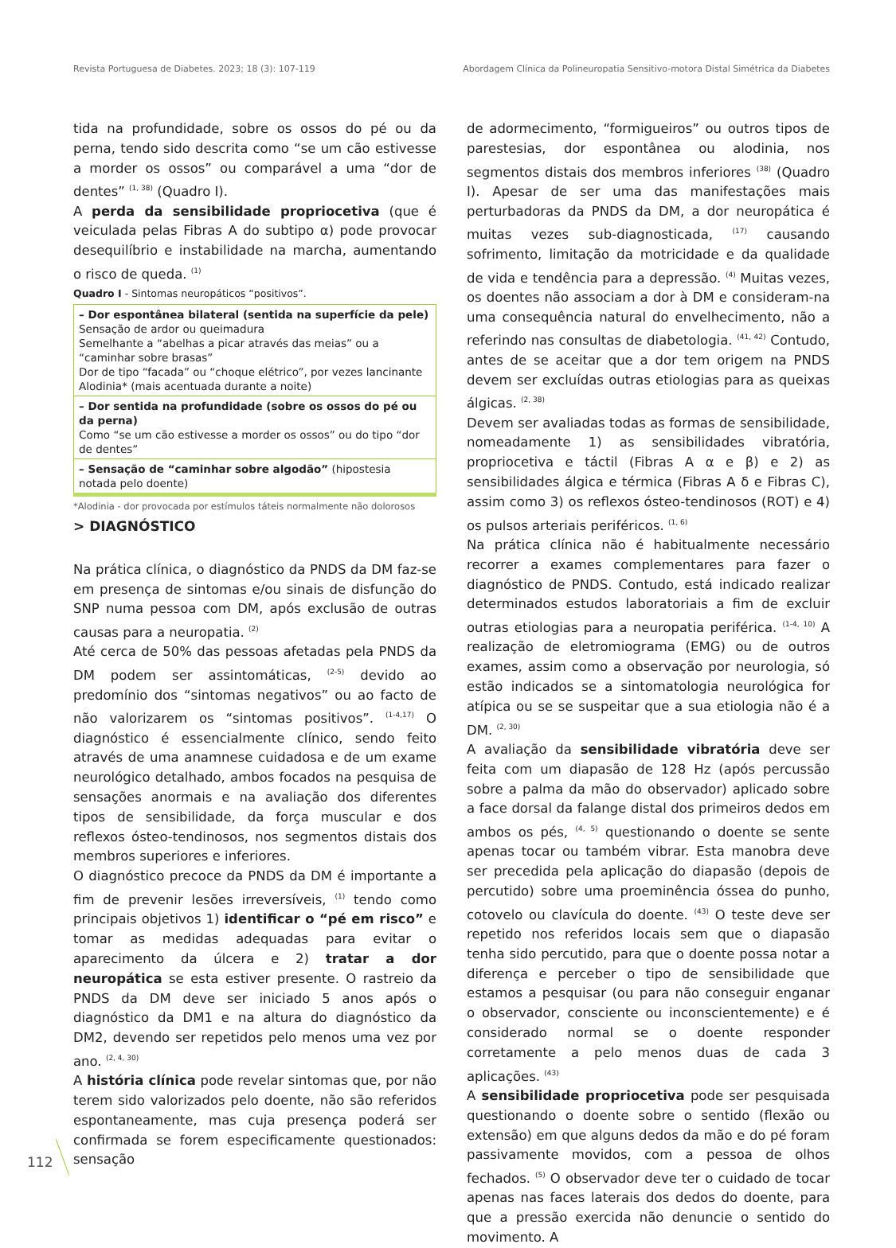Revista Portuguesa de Diabetes. 2023; 18 (3): 107-119 Abordagem Clínica da Polineuropatia Sensitivo-motora Distal Simétrica da Diabetes
tida na profundidade, sobre os ossos do pé ou da perna, tendo sido descrita como “se um cão estivesse a morder os ossos” ou comparável a uma “dor de dentes” <sup>(1, 38)</sup> (Quadro I).
A perda da sensibilidade propriocetiva (que é veiculada pelas Fibras A do subtipo α) pode provocar desequilíbrio e instabilidade na marcha, aumentando o risco de queda. <sup>(1)</sup>
Quadro I - Sintomas neuropáticos “positivos”.
| – Dor espontânea bilateral (sentida na superfície da pele) Sensação de ardor ou queimadura Semelhante a “abelhas a picar através das meias” ou a “caminhar sobre brasas” Dor de tipo “facada” ou “choque elétrico”, por vezes lancinante Alodinia* (mais acentuada durante a noite) |
| – Dor sentida na profundidade (sobre os ossos do pé ou da perna) Como “se um cão estivesse a morder os ossos” ou do tipo “dor de dentes” |
| – Sensação de “caminhar sobre algodão” (hipostesia notada pelo doente) |
*Alodinia - dor provocada por estímulos táteis normalmente não dolorosos
> DIAGNÓSTICO
Na prática clínica, o diagnóstico da PNDS da DM faz-se em presença de sintomas e/ou sinais de disfunção do SNP numa pessoa com DM, após exclusão de outras causas para a neuropatia. <sup>(2)</sup>
Até cerca de 50% das pessoas afetadas pela PNDS da DM podem ser assintomáticas, <sup>(2-5)</sup> devido ao predomínio dos “sintomas negativos” ou ao facto de não valorizarem os “sintomas positivos”. <sup>(1-4,17)</sup> O diagnóstico é essencialmente clínico, sendo feito através de uma anamnese cuidadosa e de um exame neurológico detalhado, ambos focados na pesquisa de sensações anormais e na avaliação dos diferentes tipos de sensibilidade, da força muscular e dos reflexos ósteo-tendinosos, nos segmentos distais dos membros superiores e inferiores.
O diagnóstico precoce da PNDS da DM é importante a fim de prevenir lesões irreversíveis, <sup>(1)</sup> tendo como principais objetivos 1) identificar o “pé em risco” e tomar as medidas adequadas para evitar o aparecimento da úlcera e 2) tratar a dor neuropática se esta estiver presente. O rastreio da PNDS da DM deve ser iniciado 5 anos após o diagnóstico da DM1 e na altura do diagnóstico da DM2, devendo ser repetidos pelo menos uma vez por ano. <sup>(2, 4, 30)</sup>
A história clínica pode revelar sintomas que, por não terem sido valorizados pelo doente, não são referidos espontaneamente, mas cuja presença poderá ser confirmada se forem especificamente questionados: sensação
de adormecimento, “formigueiros” ou outros tipos de parestesias, dor espontânea ou alodinia, nos segmentos distais dos membros inferiores <sup>(38)</sup> (Quadro I). Apesar de ser uma das manifestações mais perturbadoras da PNDS da DM, a dor neuropática é muitas vezes sub-diagnosticada, <sup>(17)</sup> causando sofrimento, limitação da motricidade e da qualidade de vida e tendência para a depressão. <sup>(4)</sup> Muitas vezes, os doentes não associam a dor à DM e consideram-na uma consequência natural do envelhecimento, não a referindo nas consultas de diabetologia. <sup>(41, 42)</sup> Contudo, antes de se aceitar que a dor tem origem na PNDS devem ser excluídas outras etiologias para as queixas álgicas. <sup>(2, 38)</sup>
Devem ser avaliadas todas as formas de sensibilidade, nomeadamente 1) as sensibilidades vibratória, propriocetiva e táctil (Fibras A α e β) e 2) as sensibilidades álgica e térmica (Fibras A δ e Fibras C), assim como 3) os reflexos ósteo-tendinosos (ROT) e 4) os pulsos arteriais periféricos. <sup>(1, 6)</sup>
Na prática clínica não é habitualmente necessário recorrer a exames complementares para fazer o diagnóstico de PNDS. Contudo, está indicado realizar determinados estudos laboratoriais a fim de excluir outras etiologias para a neuropatia periférica. <sup>(1-4, 10)</sup> A realização de eletromiograma (EMG) ou de outros exames, assim como a observação por neurologia, só estão indicados se a sintomatologia neurológica for atípica ou se se suspeitar que a sua etiologia não é a DM. <sup>(2, 30)</sup>
A avaliação da sensibilidade vibratória deve ser feita com um diapasão de 128 Hz (após percussão sobre a palma da mão do observador) aplicado sobre a face dorsal da falange distal dos primeiros dedos em ambos os pés, <sup>(4, 5)</sup> questionando o doente se sente apenas tocar ou também vibrar. Esta manobra deve ser precedida pela aplicação do diapasão (depois de percutido) sobre uma proeminência óssea do punho, cotovelo ou clavícula do doente. <sup>(43)</sup> O teste deve ser repetido nos referidos locais sem que o diapasão tenha sido percutido, para que o doente possa notar a diferença e perceber o tipo de sensibilidade que estamos a pesquisar (ou para não conseguir enganar o observador, consciente ou inconscientemente) e é considerado normal se o doente responder corretamente a pelo menos duas de cada 3 aplicações. <sup>(43)</sup>
A sensibilidade propriocetiva pode ser pesquisada questionando o doente sobre o sentido (flexão ou extensão) em que alguns dedos da mão e do pé foram passivamente movidos, com a pessoa de olhos fechados. <sup>(5)</sup> O observador deve ter o cuidado de tocar apenas nas faces laterais dos dedos do doente, para que a pressão exercida não denuncie o sentido do movimento. A
112